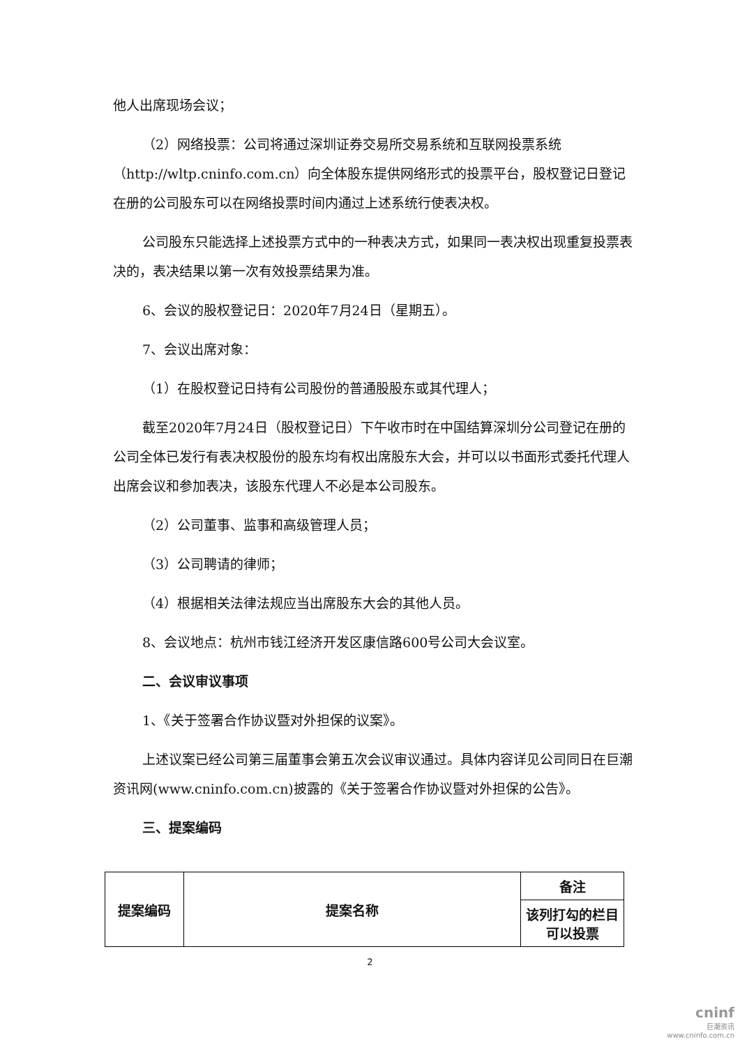他人出席现场会议；
（2）网络投票：公司将通过深圳证券交易所交易系统和互联网投票系统（http://wltp.cninfo.com.cn）向全体股东提供网络形式的投票平台，股权登记日登记在册的公司股东可以在网络投票时间内通过上述系统行使表决权。
公司股东只能选择上述投票方式中的一种表决方式，如果同一表决权出现重复投票表决的，表决结果以第一次有效投票结果为准。
6、会议的股权登记日：2020年7月24日（星期五）。
7、会议出席对象：
（1）在股权登记日持有公司股份的普通股股东或其代理人；
截至2020年7月24日（股权登记日）下午收市时在中国结算深圳分公司登记在册的公司全体已发行有表决权股份的股东均有权出席股东大会，并可以以书面形式委托代理人出席会议和参加表决，该股东代理人不必是本公司股东。
（2）公司董事、监事和高级管理人员；
（3）公司聘请的律师；
（4）根据相关法律法规应当出席股东大会的其他人员。
8、会议地点：杭州市钱江经济开发区康信路600号公司大会议室。
二、会议审议事项
1、《关于签署合作协议暨对外担保的议案》。
上述议案已经公司第三届董事会第五次会议审议通过。具体内容详见公司同日在巨潮资讯网(www.cninfo.com.cn)披露的《关于签署合作协议暨对外担保的公告》。
三、提案编码
| 提案编码 | 提案名称 | 备注 |
| --- | --- | --- |
| | | 该列打勾的栏目可以投票 |
2
cninf
巨潮资讯
www.cninfo.com.cn